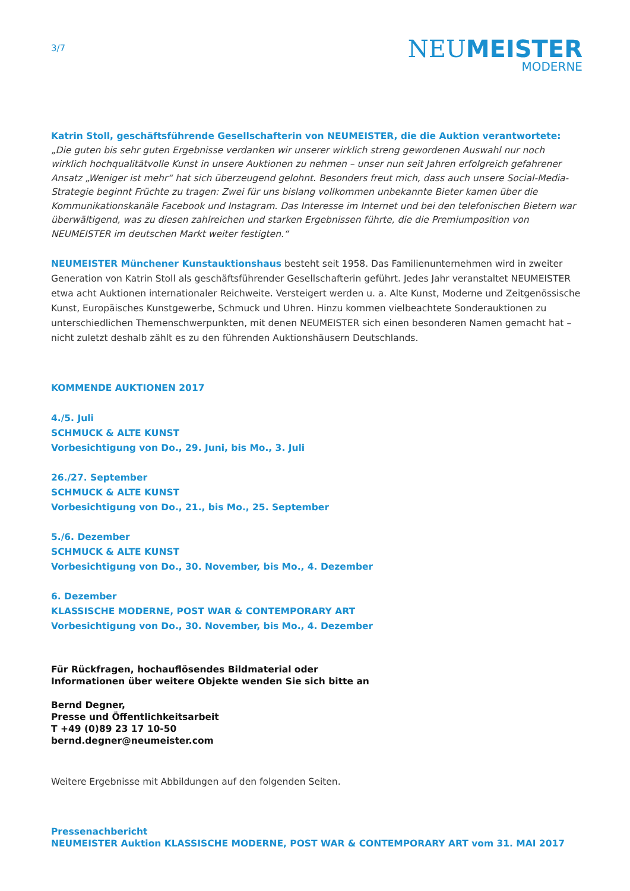3/7
NEUMEISTER
MODERNE
Katrin Stoll, geschäftsführende Gesellschafterin von NEUMEISTER, die die Auktion verantwortete: „Die guten bis sehr guten Ergebnisse verdanken wir unserer wirklich streng gewordenen Auswahl nur noch wirklich hochqualitätvolle Kunst in unsere Auktionen zu nehmen – unser nun seit Jahren erfolgreich gefahrener Ansatz „Weniger ist mehr“ hat sich überzeugend gelohnt. Besonders freut mich, dass auch unsere Social-Media-Strategie beginnt Früchte zu tragen: Zwei für uns bislang vollkommen unbekannte Bieter kamen über die Kommunikationskanäle Facebook und Instagram. Das Interesse im Internet und bei den telefonischen Bietern war überwältigend, was zu diesen zahlreichen und starken Ergebnissen führte, die die Premiumposition von NEUMEISTER im deutschen Markt weiter festigten.“
NEUMEISTER Münchener Kunstauktionshaus besteht seit 1958. Das Familienunternehmen wird in zweiter Generation von Katrin Stoll als geschäftsführender Gesellschafterin geführt. Jedes Jahr veranstaltet NEUMEISTER etwa acht Auktionen internationaler Reichweite. Versteigert werden u. a. Alte Kunst, Moderne und Zeitgenössische Kunst, Europäisches Kunstgewerbe, Schmuck und Uhren. Hinzu kommen vielbeachtete Sonderauktionen zu unterschiedlichen Themenschwerpunkten, mit denen NEUMEISTER sich einen besonderen Namen gemacht hat – nicht zuletzt deshalb zählt es zu den führenden Auktionshäusern Deutschlands.
KOMMENDE AUKTIONEN 2017
4./5. Juli
SCHMUCK & ALTE KUNST
Vorbesichtigung von Do., 29. Juni, bis Mo., 3. Juli
26./27. September
SCHMUCK & ALTE KUNST
Vorbesichtigung von Do., 21., bis Mo., 25. September
5./6. Dezember
SCHMUCK & ALTE KUNST
Vorbesichtigung von Do., 30. November, bis Mo., 4. Dezember
6. Dezember
KLASSISCHE MODERNE, POST WAR & CONTEMPORARY ART
Vorbesichtigung von Do., 30. November, bis Mo., 4. Dezember
Für Rückfragen, hochauflösendes Bildmaterial oder
Informationen über weitere Objekte wenden Sie sich bitte an
Bernd Degner,
Presse und Öffentlichkeitsarbeit
T +49 (0)89 23 17 10-50
bernd.degner@neumeister.com
Weitere Ergebnisse mit Abbildungen auf den folgenden Seiten.
Pressenachbericht
NEUMEISTER Auktion KLASSISCHE MODERNE, POST WAR & CONTEMPORARY ART vom 31. MAI 2017